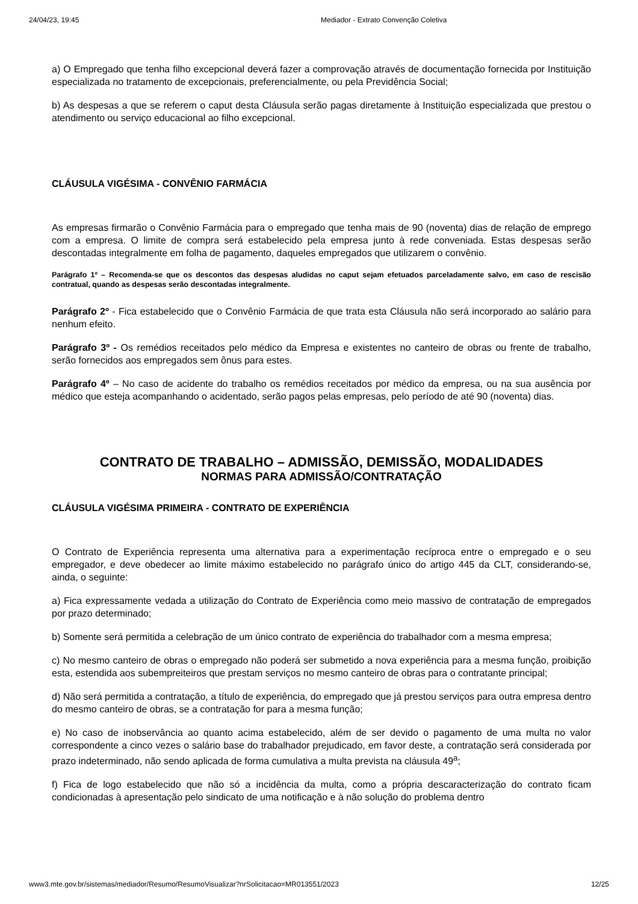24/04/23, 19:45 Mediador - Extrato Convenção Coletiva
a) O Empregado que tenha filho excepcional deverá fazer a comprovação através de documentação fornecida por Instituição especializada no tratamento de excepcionais, preferencialmente, ou pela Previdência Social;
b) As despesas a que se referem o caput desta Cláusula serão pagas diretamente à Instituição especializada que prestou o atendimento ou serviço educacional ao filho excepcional.
CLÁUSULA VIGÉSIMA - CONVÊNIO FARMÁCIA
As empresas firmarão o Convênio Farmácia para o empregado que tenha mais de 90 (noventa) dias de relação de emprego com a empresa. O limite de compra será estabelecido pela empresa junto à rede conveniada. Estas despesas serão descontadas integralmente em folha de pagamento, daqueles empregados que utilizarem o convênio.
Parágrafo 1º – Recomenda-se que os descontos das despesas aludidas no caput sejam efetuados parceladamente salvo, em caso de rescisão contratual, quando as despesas serão descontadas integralmente.
Parágrafo 2º - Fica estabelecido que o Convênio Farmácia de que trata esta Cláusula não será incorporado ao salário para nenhum efeito.
Parágrafo 3º - Os remédios receitados pelo médico da Empresa e existentes no canteiro de obras ou frente de trabalho, serão fornecidos aos empregados sem ônus para estes.
Parágrafo 4º – No caso de acidente do trabalho os remédios receitados por médico da empresa, ou na sua ausência por médico que esteja acompanhando o acidentado, serão pagos pelas empresas, pelo período de até 90 (noventa) dias.
CONTRATO DE TRABALHO – ADMISSÃO, DEMISSÃO, MODALIDADES
NORMAS PARA ADMISSÃO/CONTRATAÇÃO
CLÁUSULA VIGÉSIMA PRIMEIRA - CONTRATO DE EXPERIÊNCIA
O Contrato de Experiência representa uma alternativa para a experimentação recíproca entre o empregado e o seu empregador, e deve obedecer ao limite máximo estabelecido no parágrafo único do artigo 445 da CLT, considerando-se, ainda, o seguinte:
a) Fica expressamente vedada a utilização do Contrato de Experiência como meio massivo de contratação de empregados por prazo determinado;
b) Somente será permitida a celebração de um único contrato de experiência do trabalhador com a mesma empresa;
c) No mesmo canteiro de obras o empregado não poderá ser submetido a nova experiência para a mesma função, proibição esta, estendida aos subempreiteiros que prestam serviços no mesmo canteiro de obras para o contratante principal;
d) Não será permitida a contratação, a título de experiência, do empregado que já prestou serviços para outra empresa dentro do mesmo canteiro de obras, se a contratação for para a mesma função;
e) No caso de inobservância ao quanto acima estabelecido, além de ser devido o pagamento de uma multa no valor correspondente a cinco vezes o salário base do trabalhador prejudicado, em favor deste, a contratação será considerada por prazo indeterminado, não sendo aplicada de forma cumulativa a multa prevista na cláusula 49<sup>a</sup>;
f) Fica de logo estabelecido que não só a incidência da multa, como a própria descaracterização do contrato ficam condicionadas à apresentação pelo sindicato de uma notificação e à não solução do problema dentro
www3.mte.gov.br/sistemas/mediador/Resumo/ResumoVisualizar?nrSolicitacao=MR013551/2023 12/25